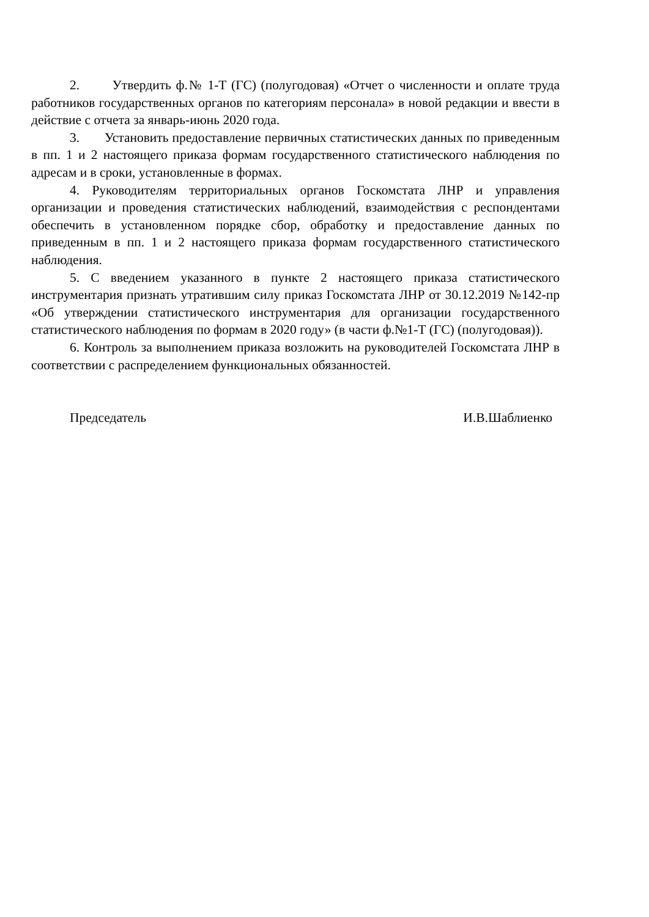2. Утвердить ф.№ 1-Т (ГС) (полугодовая) «Отчет о численности и оплате труда работников государственных органов по категориям персонала» в новой редакции и ввести в действие с отчета за январь-июнь 2020 года.
3. Установить предоставление первичных статистических данных по приведенным в пп. 1 и 2 настоящего приказа формам государственного статистического наблюдения по адресам и в сроки, установленные в формах.
4. Руководителям территориальных органов Госкомстата ЛНР и управления организации и проведения статистических наблюдений, взаимодействия с респондентами обеспечить в установленном порядке сбор, обработку и предоставление данных по приведенным в пп. 1 и 2 настоящего приказа формам государственного статистического наблюдения.
5. С введением указанного в пункте 2 настоящего приказа статистического инструментария признать утратившим силу приказ Госкомстата ЛНР от 30.12.2019 №142-пр «Об утверждении статистического инструментария для организации государственного статистического наблюдения по формам в 2020 году» (в части ф.№1-Т (ГС) (полугодовая)).
6. Контроль за выполнением приказа возложить на руководителей Госкомстата ЛНР в соответствии с распределением функциональных обязанностей.
Председатель И.В.Шаблиенко